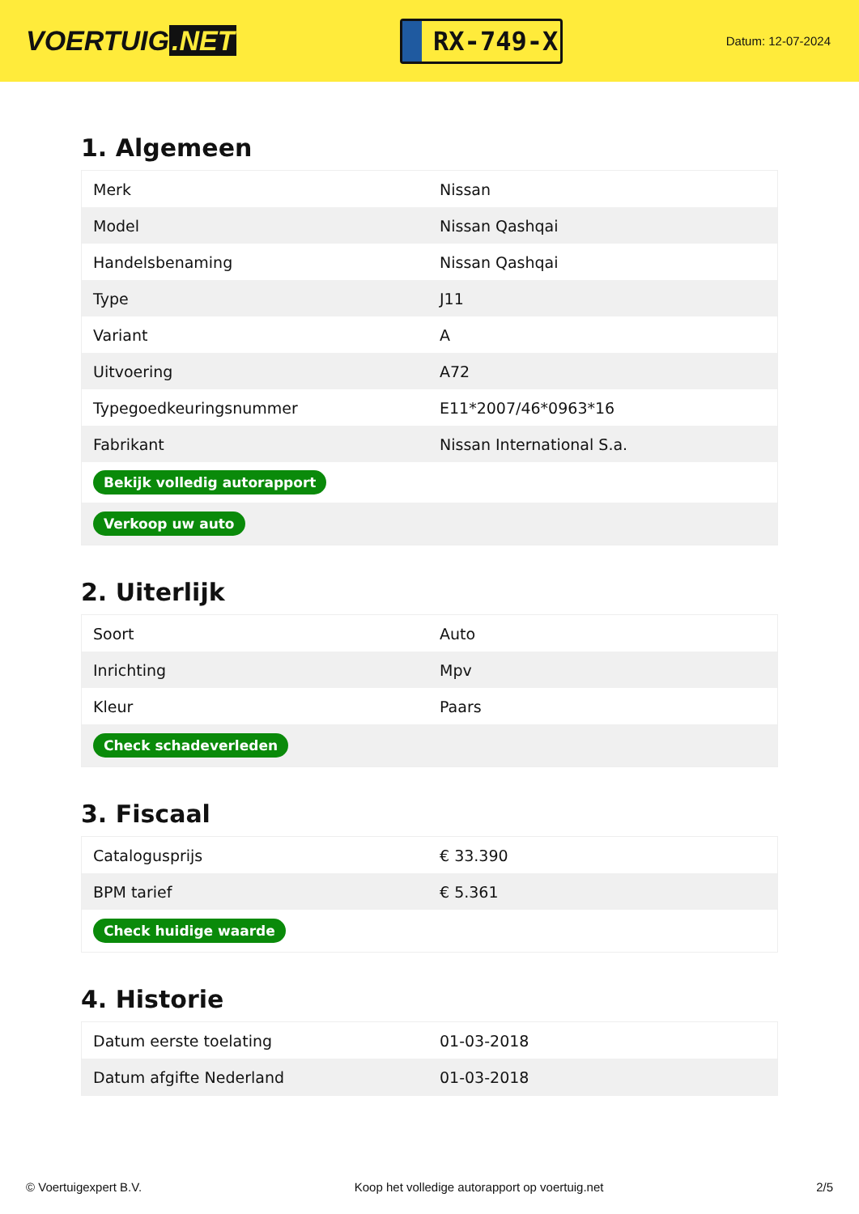VOERTUIG.NET
RX-749-X
Datum: 12-07-2024
1. Algemeen
| Merk | Nissan |
| Model | Nissan Qashqai |
| Handelsbenaming | Nissan Qashqai |
| Type | J11 |
| Variant | A |
| Uitvoering | A72 |
| Typegoedkeuringsnummer | E11*2007/46*0963*16 |
| Fabrikant | Nissan International S.a. |
| Bekijk volledig autorapport | |
| Verkoop uw auto | |
2. Uiterlijk
| Soort | Auto |
| Inrichting | Mpv |
| Kleur | Paars |
| Check schadeverleden | |
3. Fiscaal
| Catalogusprijs | € 33.390 |
| BPM tarief | € 5.361 |
| Check huidige waarde | |
4. Historie
| Datum eerste toelating | 01-03-2018 |
| Datum afgifte Nederland | 01-03-2018 |
© Voertuigexpert B.V. Koop het volledige autorapport op voertuig.net 2/5